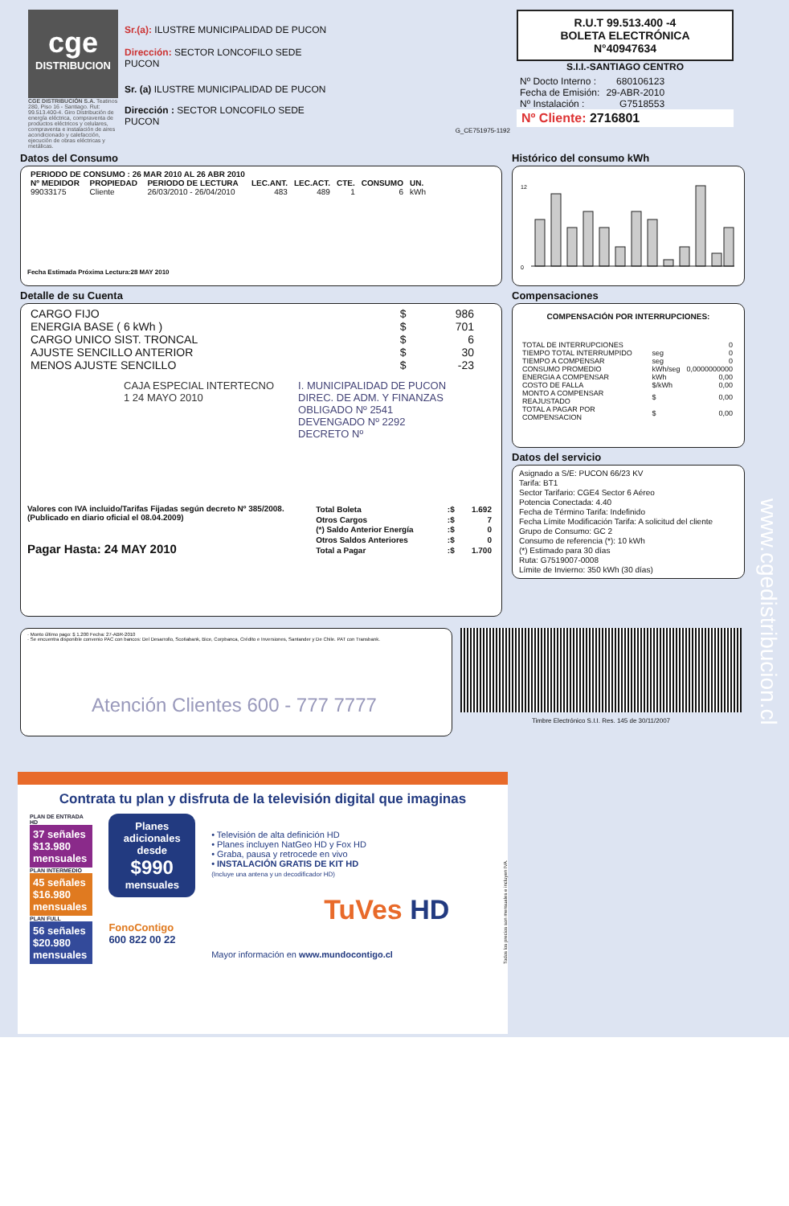cge
DISTRIBUCION
CGE DISTRIBUCIÓN S.A. Teatinos 280, Piso 16 - Santiago. Rut: 99.513.400-4. Giro Distribución de energía eléctrica, compraventa de productos eléctricos y celulares, compraventa e instalación de aires acondicionado y calefacción, ejecución de obras eléctricas y metálicas.
Sr.(a): ILUSTRE MUNICIPALIDAD DE PUCON
Dirección: SECTOR LONCOFILO SEDE
PUCON
Sr. (a) ILUSTRE MUNICIPALIDAD DE PUCON
Dirección : SECTOR LONCOFILO SEDE
PUCON
G_CE751975-1192
R.U.T 99.513.400 -4
BOLETA ELECTRÓNICA
N°40947634
S.I.I.-SANTIAGO CENTRO
| Nº Docto Interno : | 680106123 |
| Fecha de Emisión: | 29-ABR-2010 |
| Nº Instalación : | G7518553 |
Nº Cliente: 2716801
Datos del Consumo
| PERIODO DE CONSUMO : 26 MAR 2010 AL 26 ABR 2010 | | | | | | | |
| --- | --- | --- | --- | --- | --- | --- | --- |
| Nº MEDIDOR | PROPIEDAD | PERIODO DE LECTURA | LEC.ANT. | LEC.ACT. | CTE. | CONSUMO | UN. |
| 99033175 | Cliente | 26/03/2010 - 26/04/2010 | 483 | 489 | 1 | 6 | kWh |
Fecha Estimada Próxima Lectura:28 MAY 2010
Detalle de su Cuenta
| CARGO FIJO | $ | 986 |
| ENERGIA BASE ( 6 kWh ) | $ | 701 |
| CARGO UNICO SIST. TRONCAL | $ | 6 |
| AJUSTE SENCILLO ANTERIOR | $ | 30 |
| MENOS AJUSTE SENCILLO | $ | -23 |
CAJA ESPECIAL INTERTECNO
1 24 MAYO 2010
I. MUNICIPALIDAD DE PUCON
DIREC. DE ADM. Y FINANZAS
OBLIGADO Nº 2541
DEVENGADO Nº 2292
DECRETO Nº
Valores con IVA incluido/Tarifas Fijadas según decreto Nº 385/2008. (Publicado en diario oficial el 08.04.2009)
Pagar Hasta: 24 MAY 2010
| Total Boleta | :$ | 1.692 |
| Otros Cargos | :$ | 7 |
| (*) Saldo Anterior Energía | :$ | 0 |
| Otros Saldos Anteriores | :$ | 0 |
| Total a Pagar | :$ | 1.700 |
Histórico del consumo kWh
0
12
Compensaciones
COMPENSACIÓN POR INTERRUPCIONES:
| TOTAL DE INTERRUPCIONES | | 0 |
| TIEMPO TOTAL INTERRUMPIDO | seg | 0 |
| TIEMPO A COMPENSAR | seg | 0 |
| CONSUMO PROMEDIO | kWh/seg | 0,0000000000 |
| ENERGIA A COMPENSAR | kWh | 0,00 |
| COSTO DE FALLA | $/kWh | 0,00 |
| MONTO A COMPENSAR REAJUSTADO | $ | 0,00 |
| TOTAL A PAGAR POR COMPENSACION | $ | 0,00 |
Datos del servicio
Asignado a S/E: PUCON 66/23 KV
Tarifa: BT1
Sector Tarifario: CGE4 Sector 6 Aéreo
Potencia Conectada: 4.40
Fecha de Término Tarifa: Indefinido
Fecha Límite Modificación Tarifa: A solicitud del cliente
Grupo de Consumo: GC 2
Consumo de referencia (*): 10 kWh
(*) Estimado para 30 días
Ruta: G7519007-0008
Límite de Invierno: 350 kWh (30 días)
· Monto último pago: $ 1.200 Fecha: 27-ABR-2010
· Se encuentra disponible convenio PAC con bancos: Del Desarrollo, Scotiabank, Bice, Corpbanca, Crédito e Inversiones, Santander y De Chile. PAT con Transbank.
Atención Clientes 600 - 777 7777
Timbre Electrónico S.I.I. Res. 145 de 30/11/2007
www.cgedistribucion.cl
Contrata tu plan y disfruta de la televisión digital que imaginas
PLAN DE ENTRADA HD
37 señales
$13.980 mensuales
PLAN INTERMEDIO
45 señales
$16.980 mensuales
PLAN FULL
56 señales
$20.980 mensuales
Planes adicionales desde
$990
mensuales
FonoContigo
600 822 00 22
• Televisión de alta definición HD
• Planes incluyen NatGeo HD y Fox HD
• Graba, pausa y retrocede en vivo
• INSTALACIÓN GRATIS DE KIT HD
(Incluye una antena y un decodificador HD)
TuVes HD
Mayor información en www.mundocontigo.cl
Todos los precios son mensuales e incluyen IVA.